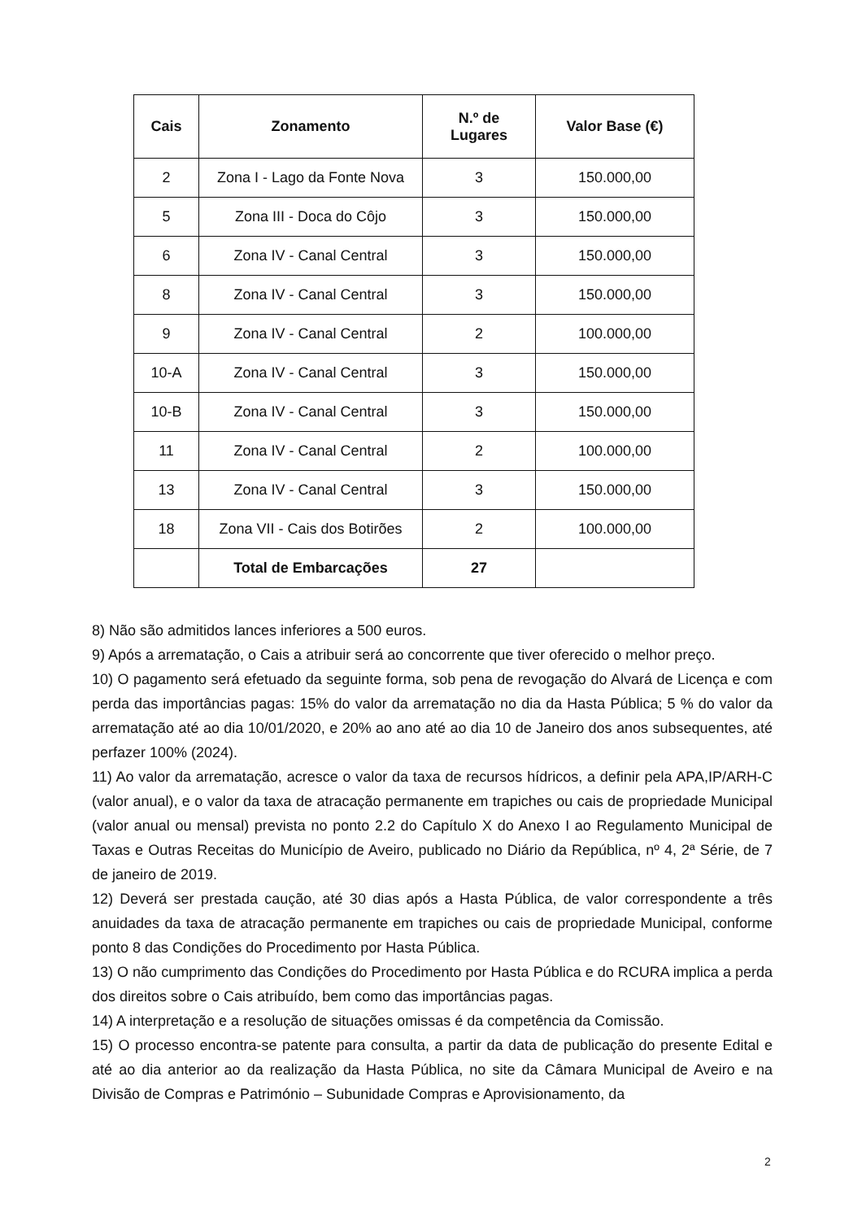| Cais | Zonamento | N.º de Lugares | Valor Base (€) |
| --- | --- | --- | --- |
| 2 | Zona I - Lago da Fonte Nova | 3 | 150.000,00 |
| 5 | Zona III - Doca do Côjo | 3 | 150.000,00 |
| 6 | Zona IV - Canal Central | 3 | 150.000,00 |
| 8 | Zona IV - Canal Central | 3 | 150.000,00 |
| 9 | Zona IV - Canal Central | 2 | 100.000,00 |
| 10-A | Zona IV - Canal Central | 3 | 150.000,00 |
| 10-B | Zona IV - Canal Central | 3 | 150.000,00 |
| 11 | Zona IV - Canal Central | 2 | 100.000,00 |
| 13 | Zona IV - Canal Central | 3 | 150.000,00 |
| 18 | Zona VII - Cais dos Botirões | 2 | 100.000,00 |
| | Total de Embarcações | 27 | |
8) Não são admitidos lances inferiores a 500 euros.
9) Após a arrematação, o Cais a atribuir será ao concorrente que tiver oferecido o melhor preço.
10) O pagamento será efetuado da seguinte forma, sob pena de revogação do Alvará de Licença e com perda das importâncias pagas: 15% do valor da arrematação no dia da Hasta Pública; 5 % do valor da arrematação até ao dia 10/01/2020, e 20% ao ano até ao dia 10 de Janeiro dos anos subsequentes, até perfazer 100% (2024).
11) Ao valor da arrematação, acresce o valor da taxa de recursos hídricos, a definir pela APA,IP/ARH-C (valor anual), e o valor da taxa de atracação permanente em trapiches ou cais de propriedade Municipal (valor anual ou mensal) prevista no ponto 2.2 do Capítulo X do Anexo I ao Regulamento Municipal de Taxas e Outras Receitas do Município de Aveiro, publicado no Diário da República, nº 4, 2ª Série, de 7 de janeiro de 2019.
12) Deverá ser prestada caução, até 30 dias após a Hasta Pública, de valor correspondente a três anuidades da taxa de atracação permanente em trapiches ou cais de propriedade Municipal, conforme ponto 8 das Condições do Procedimento por Hasta Pública.
13) O não cumprimento das Condições do Procedimento por Hasta Pública e do RCURA implica a perda dos direitos sobre o Cais atribuído, bem como das importâncias pagas.
14) A interpretação e a resolução de situações omissas é da competência da Comissão.
15) O processo encontra-se patente para consulta, a partir da data de publicação do presente Edital e até ao dia anterior ao da realização da Hasta Pública, no site da Câmara Municipal de Aveiro e na Divisão de Compras e Património – Subunidade Compras e Aprovisionamento, da
2